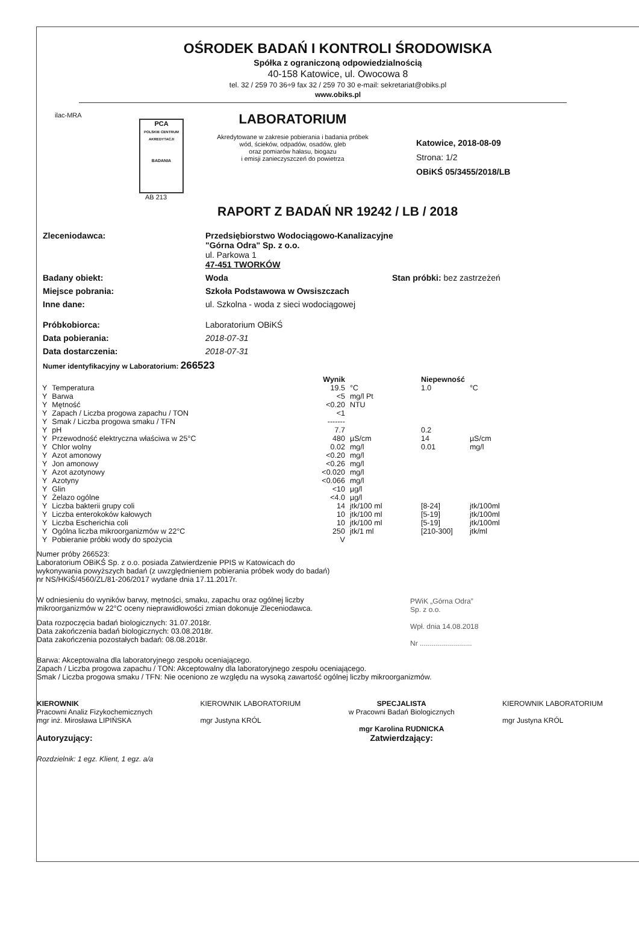OŚRODEK BADAŃ I KONTROLI ŚRODOWISKA
Spółka z ograniczoną odpowiedzialnością
40-158 Katowice, ul. Owocowa 8
tel. 32 / 259 70 36÷9 fax 32 / 259 70 30 e-mail: sekretariat@obiks.pl
www.obiks.pl
ilac-MRA
PCA
POLSKIE CENTRUM AKREDYTACJI
BADANIA
AB 213
LABORATORIUM
Akredytowane w zakresie pobierania i badania próbek
wód, ścieków, odpadów, osadów, gleb
oraz pomiarów hałasu, biogazu
i emisji zanieczyszczeń do powietrza
Katowice, 2018-08-09
Strona: 1/2
OBiKŚ 05/3455/2018/LB
RAPORT Z BADAŃ NR 19242 / LB / 2018
Zleceniodawca: Przedsiębiorstwo Wodociągowo-Kanalizacyjne
"Górna Odra" Sp. z o.o.
ul. Parkowa 1
47-451 TWORKÓW
Badany obiekt: Woda Stan próbki: bez zastrzeżeń
Miejsce pobrania: Szkoła Podstawowa w Owsiszczach
Inne dane: ul. Szkolna - woda z sieci wodociągowej
Próbkobiorca: Laboratorium OBiKŚ
Data pobierania: 2018-07-31
Data dostarczenia: 2018-07-31
Numer identyfikacyjny w Laboratorium: 266523
| | | Wynik | | Niepewność | |
| --- | --- | --- | --- | --- | --- |
| Y | Temperatura | 19.5 | °C | 1.0 | °C |
| Y | Barwa | <5 | mg/l Pt | | |
| Y | Mętność | <0.20 | NTU | | |
| Y | Zapach / Liczba progowa zapachu / TON | <1 | | | |
| Y | Smak / Liczba progowa smaku / TFN | ------- | | | |
| Y | pH | 7.7 | | 0.2 | |
| Y | Przewodność elektryczna właściwa w 25°C | 480 | µS/cm | 14 | µS/cm |
| Y | Chlor wolny | 0.02 | mg/l | 0.01 | mg/l |
| Y | Azot amonowy | <0.20 | mg/l | | |
| Y | Jon amonowy | <0.26 | mg/l | | |
| Y | Azot azotynowy | <0.020 | mg/l | | |
| Y | Azotyny | <0.066 | mg/l | | |
| Y | Glin | <10 | µg/l | | |
| Y | Żelazo ogólne | <4.0 | µg/l | | |
| Y | Liczba bakterii grupy coli | 14 | jtk/100 ml | [8-24] | jtk/100ml |
| Y | Liczba enterokoków kałowych | 10 | jtk/100 ml | [5-19] | jtk/100ml |
| Y | Liczba Escherichia coli | 10 | jtk/100 ml | [5-19] | jtk/100ml |
| Y | Ogólna liczba mikroorganizmów w 22°C | 250 | jtk/1 ml | [210-300] | jtk/ml |
| Y | Pobieranie próbki wody do spożycia | V | | | |
Numer próby 266523:
Laboratorium OBiKŚ Sp. z o.o. posiada Zatwierdzenie PPIS w Katowicach do
wykonywania powyższych badań (z uwzględnieniem pobierania próbek wody do badań)
nr NS/HKiŚ/4560/ZL/81-206/2017 wydane dnia 17.11.2017r.
W odniesieniu do wyników barwy, mętności, smaku, zapachu oraz ogólnej liczby
mikroorganizmów w 22°C oceny nieprawidłowości zmian dokonuje Zleceniodawca.
Data rozpoczęcia badań biologicznych: 31.07.2018r.
Data zakończenia badań biologicznych: 03.08.2018r.
Data zakończenia pozostałych badań: 08.08.2018r.
PWiK „Górna Odra”
Sp. z o.o.
Wpł. dnia 14.08.2018
Nr ..........................
Barwa: Akceptowalna dla laboratoryjnego zespołu oceniającego.
Zapach / Liczba progowa zapachu / TON: Akceptowalny dla laboratoryjnego zespołu oceniającego.
Smak / Liczba progowa smaku / TFN: Nie oceniono ze względu na wysoką zawartość ogólnej liczby mikroorganizmów.
KIEROWNIK
Pracowni Analiz Fizykochemicznych
mgr inż. Mirosława LIPIŃSKA
Autoryzujący:
KIEROWNIK LABORATORIUM
mgr Justyna KRÓL
SPECJALISTA
w Pracowni Badań Biologicznych
mgr Karolina RUDNICKA
Zatwierdzający:
KIEROWNIK LABORATORIUM
mgr Justyna KRÓL
Rozdzielnik: 1 egz. Klient, 1 egz. a/a